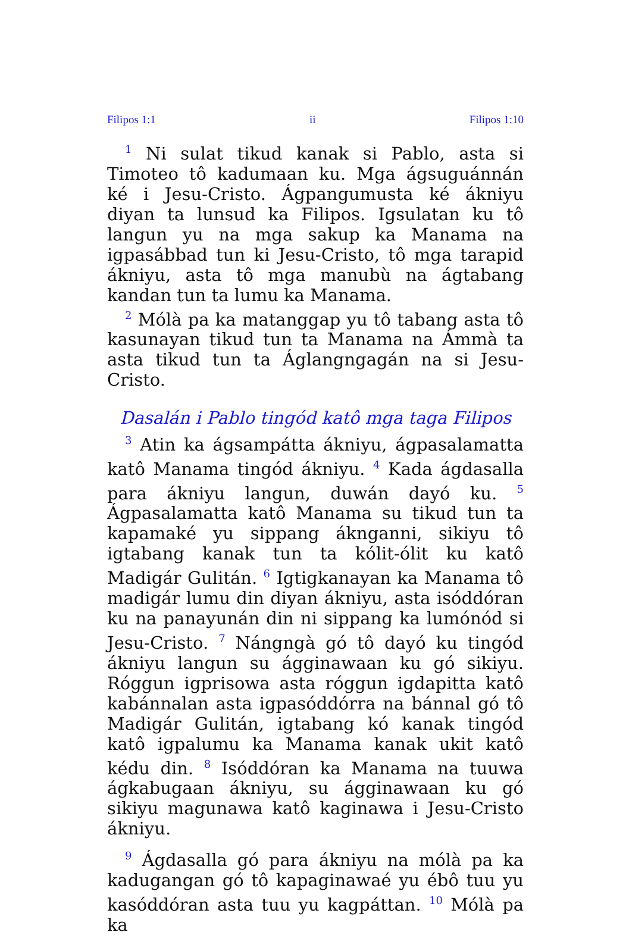Filipos 1:1 ii Filipos 1:10
<sup>1</sup> Ni sulat tikud kanak si Pablo, asta si Timoteo tô kadumaan ku. Mga ágsuguánnán ké i Jesu-Cristo. Ágpangumusta ké ákniyu diyan ta lunsud ka Filipos. Igsulatan ku tô langun yu na mga sakup ka Manama na igpasábbad tun ki Jesu-Cristo, tô mga tarapid ákniyu, asta tô mga manubù na ágtabang kandan tun ta lumu ka Manama.
<sup>2</sup> Mólà pa ka matanggap yu tô tabang asta tô kasunayan tikud tun ta Manama na Ámmà ta asta tikud tun ta Áglangngagán na si Jesu-Cristo.
Dasalán i Pablo tingód katô mga taga Filipos
<sup>3</sup> Atin ka ágsampátta ákniyu, ágpasalamatta katô Manama tingód ákniyu. <sup>4</sup> Kada ágdasalla para ákniyu langun, duwán dayó ku. <sup>5</sup> Ágpasalamatta katô Manama su tikud tun ta kapamaké yu sippang áknganni, sikiyu tô igtabang kanak tun ta kólit-ólit ku katô Madigár Gulitán. <sup>6</sup> Igtigkanayan ka Manama tô madigár lumu din diyan ákniyu, asta isóddóran ku na panayunán din ni sippang ka lumónód si Jesu-Cristo. <sup>7</sup> Nángngà gó tô dayó ku tingód ákniyu langun su ágginawaan ku gó sikiyu. Róggun igprisowa asta róggun igdapitta katô kabánnalan asta igpasóddórra na bánnal gó tô Madigár Gulitán, igtabang kó kanak tingód katô igpalumu ka Manama kanak ukit katô kédu din. <sup>8</sup> Isóddóran ka Manama na tuuwa ágkabugaan ákniyu, su ágginawaan ku gó sikiyu magunawa katô kaginawa i Jesu-Cristo ákniyu.
<sup>9</sup> Ágdasalla gó para ákniyu na mólà pa ka kadugangan gó tô kapaginawaé yu ébô tuu yu kasóddóran asta tuu yu kagpáttan. <sup>10</sup> Mólà pa ka